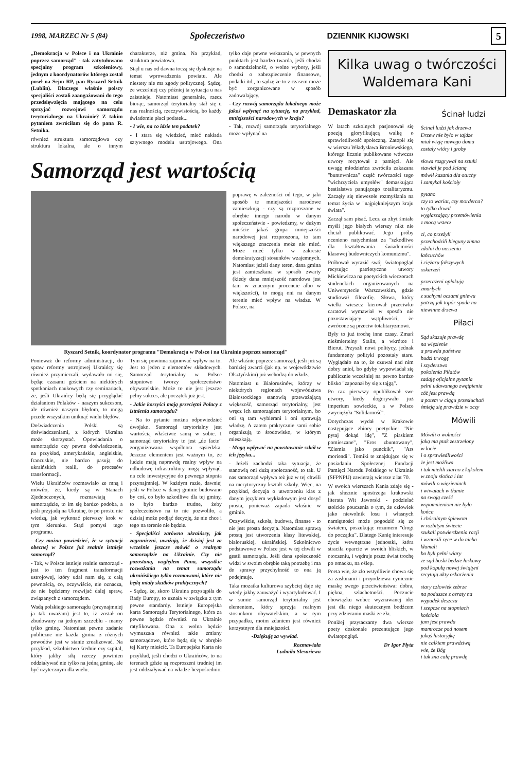1998, MARZEC Nr 5 (84) Społeczeństwo DZIENNIK KIJOWSKI 5
„Demokracja w Polsce i na Ukrainie poprzez samorząd" - tak zatytułowano specjalny program szkoleniowy, jednym z koordynatorów którego został poseł na Sejm RP, pan Ryszard Setnik (Lublin). Dlaczego właśnie polscy specjaliści zostali zaangażowani do tego przedsięwzięcia mającego na celu sprzyjać rozwojowi samorządu terytorialnego na Ukrainie? Z takim pytaniem zwróciłam się do pana R. Setnika.
również struktura samorządowa czy struktura lokalna, ale o innym charakterze, niż gmina. Na przykład, struktura powiatowa.
Stąd u nas od dawna toczą się dyskusje na temat wprowadzenia powiatu. Ale niestety nie ma zgody politycznej. Sądzę, że wcześniej czy później ta sytuacja u nas zaistnieje. Natomiast generalnie, rzecz biorąc, samorząd terytorialny stał się u nas realnością, rzeczywistością, bo każdy świadomie płaci podatek...
- I wie, na co idzie ten podatek?
- I stara się wiedzieć, mieć nakłada sztywnego modelu ustrojowego. Ona tylko daje pewne wskazania, w pewnych punktach jest bardzo twarda, jeśli chodzi o samodzielność, o wolne wybory, jeśli chodzi o zabezpieczenie finansowe, podatki itd., to sądzę że to z czasem może być zorganizowane w sposób zadowalający.
- Czy rozwój samorządu lokalnego może jakoś wpłynąć na sytuację, na przykład, mniejszości narodowych w kraju?
- Tak, rozwój samorządu terytorialnego może wpłynąć na
Samorząd jest wartością
poprawę w zależności od tego, w jaki sposób te mniejszości narodowe zamieszkują - czy są rozproszone w obrębie innego narodu w danym społeczeństwie - powiedzmy, w dużym mieście jakaś grupa mniejszości narodowej jest rozproszona, to tam większego znaczenia może nie mieć. Może mieć tylko w zakresie demokratyzacji stosunków wzajemnych. Natomiast jeżeli dany teren, dana gmina jest zamieszkana w sposób zwarty (kiedy dana mniejszość narodowa jest tam w znacznym procencie albo w większości), to mogą oni na danym terenie mieć wpływ na władze. W Polsce, na
Ryszard Setnik, koordynator programu "Demokracja w Polsce i na Ukrainie poprzez samorząd"
Ponieważ do reformy administracji, do spraw reformy ustrojowej Ukraińcy się również przymierzali, wydawało mi się, będąc czasami gościem na niektórych spotkaniach naukowych czy seminariach, że, jeśli Ukraińcy będą się przyglądać działaniom Polaków - naszym sukcesom, ale również naszym błędom, to mogą przede wszystkim uniknąć wielu błędów.
Doświadczenia Polski są doświadczeniami, z których Ukraina może skorzystać. Opowiadania o samorządzie czy pewne doświadczenia, na przykład, amerykańskie, angielskie, francuskie, nie bardzo pasują do ukraińskich realii, do procesów transformacji.
Wielu Ukraińców rozmawiało ze mną i mówiło, że, kiedy są w Stanach Zjednoczonych, rozmawiają o samorządzie, to im się bardzo podoba, a jeśli przyjadą na Ukrainę, to po prostu nie wiedzą, jak wykonać pierwszy krok w tym kierunku. Stąd pomysł tego programu.
- Czy można powiedzieć, że w sytuacji obecnej w Polsce już realnie istnieje samorząd?
- Tak, w Polsce istnieje realnie samorząd - jest to ten fragment transformacji ustrojowej, który udał nam się, z całą pewnością, co, oczywiście, nie oznacza, że nie będziemy rozwijać dalej spraw, związanych z samorządem.
Wadą polskiego samorządu (przynajmniej ja tak uważam) jest to, iż został on zbudowany na jednym szczeblu - mamy tylko gminę. Natomiast pewne zadanie publiczne nie każda gmina z różnych powodów jest w stanie zrealizować. Na przykład, szkolnictwo średnie czy szpital, który jakby siłą rzeczy powinien oddziaływać nie tylko na jedną gminę, ale być użytecznym dla wielu.
Tym się powinna zajmować wpływ na to. Jest to jeden z elementów składowych. Samorząd terytorialny w Polsce stopniowo tworzy społeczeństwo obywatelskie. Może to nie jest jeszcze pełny sukces, ale początek już jest.
- Jakie korzyści mają przeciętni Polacy z istnienia samorządu?
- Na to pytanie można odpowiedzieć dwojako. Samorząd terytorialny jest wartością właściwie samą w sobie. I samorząd terytorialny to jest „de facto" zorganizowana wspólnota sąsiedzka. Jeszcze elementem jest ważnym to, że ludzie mają naprawdę realny wpływ na odbudowę infrastruktury mogą wpłynąć, na cele inwestycyjne do pewnego stopnia przynajmniej. W każdym razie, dawniej jeśli w Polsce w danej gminie budowano by coś, co było szkodliwe dla tej gminy, to było bardzo trudne, żeby społeczeństwo na to nie pozwoliło, a dzisiaj może podjąć decyzję, że nie chce i tego na terenie nie będzie.
- Specjaliści zarówno ukraińscy, jak zagraniczni, uważają, że dzisiaj jest za wcześnie jeszcze mówić o realnym samorządzie na Ukrainie. Czy nie pozostaną, względem Pana, wszystkie rozważania na temat samorządu ukraińskiego tylko rozmowami, które nie będą miały skutków praktycznych?
- Sądzę, że, skoro Ukraina przystąpiła do Rady Europy, to uznała w związku z tym pewne standardy. Istnieje Europejska karta Samorządu Terytorialnego, która za pewne będzie również na Ukrainie ratyfikowana. Ona z wolna będzie wymuszała również takie zmiany samorządowe, które będą się w obrębie tej Karty mieścić. Ta Europejska Karta nie
przykład, jeśli chodzi o Ukraińców, to na terenach gdzie są rozproszeni trudniej im jest oddziaływać na władze bezpośrednio. Ale właśnie poprzez samorząd, jeśli już są bardziej zwarci (jak np. w województwie Olsztyńskim) już wchodzą do władz.
Natomiast u Białorusinów, którzy w niektórych regionach województwa Białostockiego stanowią przeważającą większość, samorząd terytorialny, jest wręcz ich samorządem terytorialnym, bo oni są tam wybierani i oni sprawują władzę. A zatem praktycznie sami sobie organizują to środowisko, w którym mieszkają.
- Mogą wpływać na powstawanie szkół w ich języku...
- Jeżeli zachodzi taka sytuacja, że stanowią oni dużą społeczność, to tak. U nas samorząd wpływa też już w tej chwili na merytoryczny kształt szkoły. Więc, na przykład, decyzja o utworzeniu klas z danym językiem wykładowym jest dosyć prosta, ponieważ zapada właśnie w gminie.
Oczywiście, szkoła, budowa, finanse - to nie jest prosta decyzja. Natomiast sprawą prostą jest utworzenia klasy litewskiej, białoruskiej, ukraińskiej. Szkolnictwo podstawowe w Polsce jest w tej chwili w gestii samorządu. Jeśli dana społeczność widzi w swoim obrębie taką potrzebę i ma do sprawy przychylność to ona ją podejmuje.
Taka mozaika kulturowa szybciej daje się wtedy jakby zauważyć i wyartykułować. I w sumie samorząd terytorialny jest elementem, który sprzyja realnym stosunkom obywatelskim, a w tym przypadku, moim zdaniem jest również korzystnym dla mniejszości.
-Dziękuję za wywiad.
Rozmawiała
Ludmiła Slesariewa
Kilka uwag o twórczości
Waldemara Kani
Demaskator zła
W latach szkolnych pasjonował się poezją gloryfikującą walkę o sprawiedliwość społeczną. Zatopił się w wierszu Władysława Broniewskiego, którego licznie publikowane wówczas utwory recytował z pamięci. Ale uwagę młodzieńca zwróciła zakazana "buntownicza" część twórczości tego "wichrzyciela umysłów" demaskująca bestialstwa panującego totalitaryzmu. Zaczęły się niewesołe rozmyślania na temat życia w "najpiękniejszym kraju świata".
Zaczął sam pisać. Lecz za zbyt śmiałe myśli jego białych wierszy nikt nie chciał publikować. Jego próby oceniono natychmiast za "szkodliwe dla kształtowania świadomości klasowej budowniczych komunizmu".
Próbował wyrazić swój światopogląd recytując patriotyczne utwory Mickiewicza na poetyckich wieczorach studenckich organizowanych na Uniwersytecie Warszawskim, gdzie studiował filozofię. Słowa, który wielki wieszcz kierował przeciwko caratowi wymawiał w sposób nie pozostawiający wątpliwości, że zwrócone są przeciw totalitaryzmowi.
Były to już trochę inne czasy. Zmarł nieśmiertelny Stalin, a wkrótce i Bierut. Przyszli nowi politycy, jednak fundamenty polityki pozostały stare. Wyglądało na to, że czuwał nad nim dobry anioł, bo gdyby wypowiadał się publicznie wcześniej na pewno bardzo blisko "zapoznał by się z tajgą".
Po raz pierwszy opublikował swe utwory, kiedy dogorywało już imperium sowieckie, a w Polsce zwyciężyła "Solidarność".
Dotychczas wydał w Krakowie następujące zbiory poetyckie: "Nie pytaj dokąd idę", "Z piaskiem pomieszane", "Eros zbuntowany", "Ziemia jako punckik", "Ars moriendi". Tomiki te znajdujące się w posiadaniu Społecznej Fundacji Pamięci Narodu Polskiego w Ukrainie (SFPNPU) zawierają wiersze z lat 70.
W swoich wierszach Kania zdaje się - jak słusznie spostrzega krakowski literata Wit Jaworski - podzielać stoickie pouczenia o tym, że człowiek jako niewolnik losu i własnych namiętności może pogodzić się ze światem, poszukując rozumem "drogi do początku". Dlatego Kanię interesuje życie wewnętrzne jednostki, która straciła oparcie w swoich bliskich, w otoczeniu, i wędruje przez świat trochę po omacku, na oślep.
Poeta wie, że zło wstydliwie chowa się za zasłonami i przyodziewa cynicznie maskę swego przeciwieństwa: dobra, piękna, szlachetności. Poczucie obowiązku wobec wyznawanej idei jest dla niego skutecznym bodźcem przy zdzieraniu maski ze zła.
Poniżej przytaczamy dwa wiersze poety doskonale prezentujące jego światopogląd.
Dr Igor Płyta
Ścinał ludzi
Ścinał ludzi jak drzewa
Drzew nie było w tajdze
miał wizję nowego domu
zostały wióry i groby
słowa rozgrywał na sztuki
stawiał je pod ścianą
mówił kazania dla otuchy
i zamykał kościoły
pytano
czy to wariat, czy morderca?
to tylko drwal
wygłaszający przemówienia
z mocą wstecz
ci, co przeżyli
przechodzili bieguny zimna
zdolni do noszenia
łańcuchów
i ciężaru fałszywych
oskarżeń
przerażeni opłakują
zmarłych
z suchymi oczami gniewu
patrzą jak topór spada na
niewinne drzewa
Piłaci
Sąd skazuje prawdę
na więzienie
a prawda państwa
budzi trwogę
i szyderstwo
pokolenia Piłatów
zadaję oficjalne pytania
pełni udawanego zwątpienia
cóż jest prawdą
a potem w ciągu przesłuchań
śmieją się prawdzie w oczy
Mówili
Mówili o wolności
jaką ma ptak zestrzelony
w locie
i o sprawiedliwości
że jest możliwa
i tak mielili ziarno z kąkolem
w znoju słońca i lat
mówili o więzieniach
i wiwatach w tłumie
na swoją cześć
wspomnieniom nie było
końca
i chóralnym śpiewom
w rozbitym świecie
szukali potwierdzenia racji
i wznosili ręce w do nieba
kłamali
bo byli pełni wiary
że sąd boski będzie łaskawy
pod kopułą nowej świątyni
recytują akty oskarżenia
stary człowiek żebrze
na poduszce z ceraty na
wypadek deszczu
i szepcze na stopniach
kościoła
jam jest prawda
mamrocze pod nosem
jakąś historyjkę
nie całkiem prawdziwą
wie, że Bóg
i tak zna całą prawdę